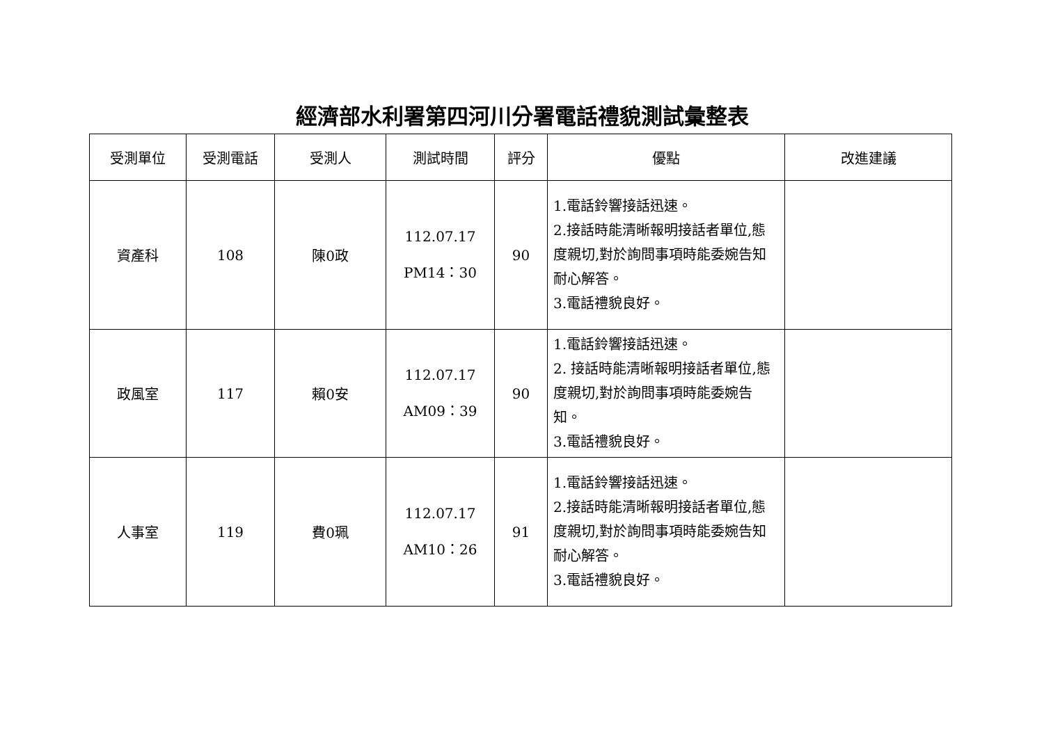經濟部水利署第四河川分署電話禮貌測試彙整表
| 受測單位 | 受測電話 | 受測人 | 測試時間 | 評分 | 優點 | 改進建議 |
| --- | --- | --- | --- | --- | --- | --- |
| 資產科 | 108 | 陳0政 | 112.07.17 PM14：30 | 90 | 1.電話鈴響接話迅速。 2.接話時能清晰報明接話者單位,態度親切,對於詢問事項時能委婉告知耐心解答。 3.電話禮貌良好。 | |
| 政風室 | 117 | 賴0安 | 112.07.17 AM09：39 | 90 | 1.電話鈴響接話迅速。 2. 接話時能清晰報明接話者單位,態度親切,對於詢問事項時能委婉告知。 3.電話禮貌良好。 | |
| 人事室 | 119 | 費0珮 | 112.07.17 AM10：26 | 91 | 1.電話鈴響接話迅速。 2.接話時能清晰報明接話者單位,態度親切,對於詢問事項時能委婉告知耐心解答。 3.電話禮貌良好。 | |